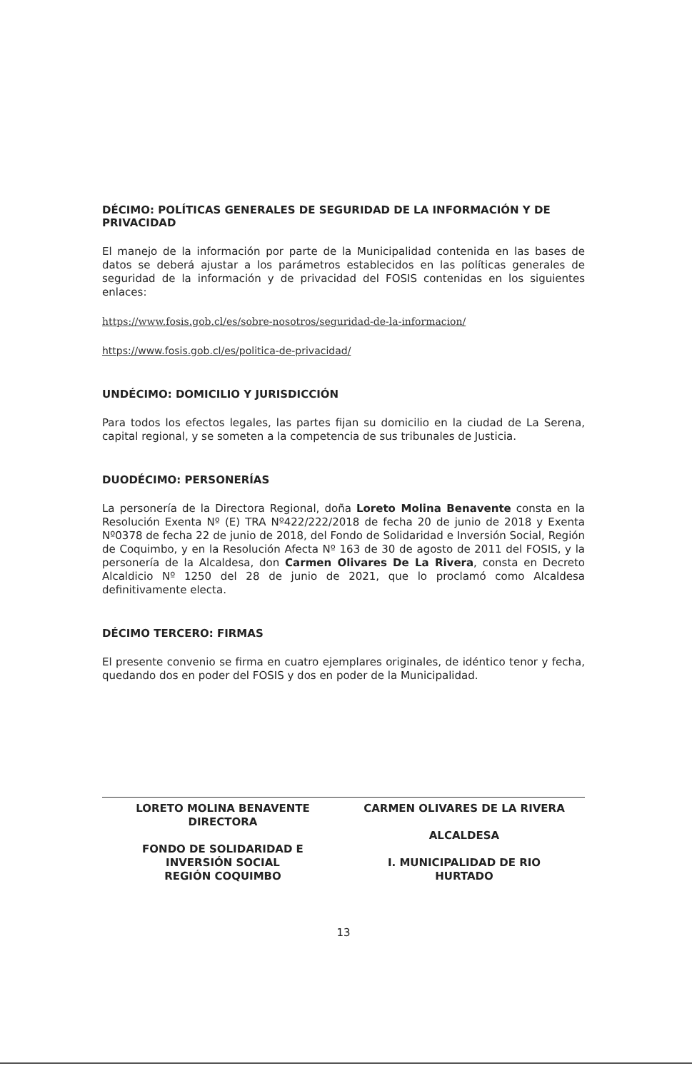DÉCIMO: POLÍTICAS GENERALES DE SEGURIDAD DE LA INFORMACIÓN Y DE PRIVACIDAD
El manejo de la información por parte de la Municipalidad contenida en las bases de datos se deberá ajustar a los parámetros establecidos en las políticas generales de seguridad de la información y de privacidad del FOSIS contenidas en los siguientes enlaces:
https://www.fosis.gob.cl/es/sobre-nosotros/seguridad-de-la-informacion/
https://www.fosis.gob.cl/es/politica-de-privacidad/
UNDÉCIMO: DOMICILIO Y JURISDICCIÓN
Para todos los efectos legales, las partes fijan su domicilio en la ciudad de La Serena, capital regional, y se someten a la competencia de sus tribunales de Justicia.
DUODÉCIMO: PERSONERÍAS
La personería de la Directora Regional, doña Loreto Molina Benavente consta en la Resolución Exenta Nº (E) TRA Nº422/222/2018 de fecha 20 de junio de 2018 y Exenta Nº0378 de fecha 22 de junio de 2018, del Fondo de Solidaridad e Inversión Social, Región de Coquimbo, y en la Resolución Afecta Nº 163 de 30 de agosto de 2011 del FOSIS, y la personería de la Alcaldesa, don Carmen Olivares De La Rivera, consta en Decreto Alcaldicio Nº 1250 del 28 de junio de 2021, que lo proclamó como Alcaldesa definitivamente electa.
DÉCIMO TERCERO: FIRMAS
El presente convenio se firma en cuatro ejemplares originales, de idéntico tenor y fecha, quedando dos en poder del FOSIS y dos en poder de la Municipalidad.
LORETO MOLINA BENAVENTE
DIRECTORA
FONDO DE SOLIDARIDAD E
INVERSIÓN SOCIAL
REGIÓN COQUIMBO
CARMEN OLIVARES DE LA RIVERA
ALCALDESA
I. MUNICIPALIDAD DE RIO
HURTADO
13